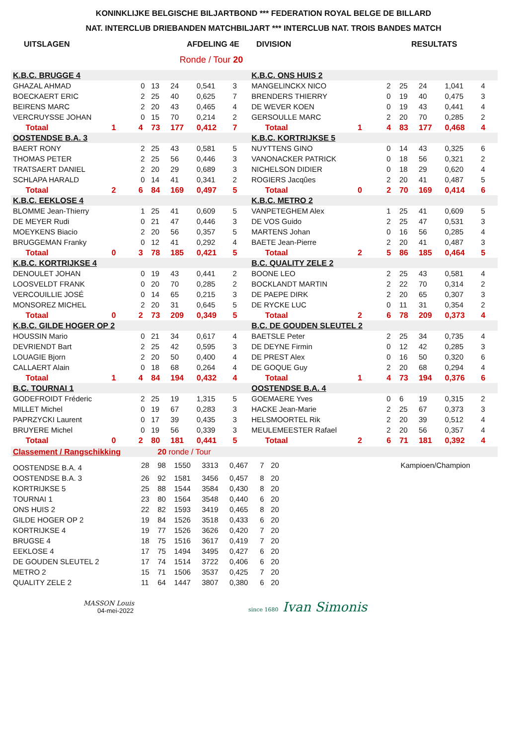KONINKLIJKE BELGISCHE BILJARTBOND *** FEDERATION ROYAL BELGE DE BILLARD
NAT. INTERCLUB DRIEBANDEN MATCHBILJART *** INTERCLUB NAT. TROIS BANDES MATCH
UITSLAGEN AFDELING 4E DIVISION RESULTATS
Ronde / Tour 20
| K.B.C. BRUGGE 4 | | | | | | | | | K.B.C. ONS HUIS 2 | | | | | | | | |
| GHAZAL AHMAD | | | 0 | 13 | 24 | 0,541 | 3 | | MANGELINCKX NICO | | | 2 | 25 | 24 | 1,041 | 4 | |
| BOECKAERT ERIC | | | 2 | 25 | 40 | 0,625 | 7 | | BRENDERS THIERRY | | | 0 | 19 | 40 | 0,475 | 3 | |
| BEIRENS MARC | | | 2 | 20 | 43 | 0,465 | 4 | | DE WEVER KOEN | | | 0 | 19 | 43 | 0,441 | 4 | |
| VERCRUYSSE JOHAN | | | 0 | 15 | 70 | 0,214 | 2 | | GERSOULLE MARC | | | 2 | 20 | 70 | 0,285 | 2 | |
| | Totaal | 1 | 4 | 73 | 177 | 0,412 | 7 | | | Totaal | 1 | 4 | 83 | 177 | 0,468 | 4 | |
| OOSTENDSE B.A. 3 | | | | | | | | | K.B.C. KORTRIJKSE 5 | | | | | | | | |
| BAERT RONY | | | 2 | 25 | 43 | 0,581 | 5 | | NUYTTENS GINO | | | 0 | 14 | 43 | 0,325 | 6 | |
| THOMAS PETER | | | 2 | 25 | 56 | 0,446 | 3 | | VANONACKER PATRICK | | | 0 | 18 | 56 | 0,321 | 2 | |
| TRATSAERT DANIEL | | | 2 | 20 | 29 | 0,689 | 3 | | NICHELSON DIDIER | | | 0 | 18 | 29 | 0,620 | 4 | |
| SCHLAPA HARALD | | | 0 | 14 | 41 | 0,341 | 2 | | ROGIERS Jacqûes | | | 2 | 20 | 41 | 0,487 | 5 | |
| | Totaal | 2 | 6 | 84 | 169 | 0,497 | 5 | | | Totaal | 0 | 2 | 70 | 169 | 0,414 | 6 | |
| K.B.C. EEKLOSE 4 | | | | | | | | | K.B.C. METRO 2 | | | | | | | | |
| BLOMME Jean-Thierry | | | 1 | 25 | 41 | 0,609 | 5 | | VANPETEGHEM Alex | | | 1 | 25 | 41 | 0,609 | 5 | |
| DE MEYER Rudi | | | 0 | 21 | 47 | 0,446 | 3 | | DE VOS Guido | | | 2 | 25 | 47 | 0,531 | 3 | |
| MOEYKENS Biacio | | | 2 | 20 | 56 | 0,357 | 5 | | MARTENS Johan | | | 0 | 16 | 56 | 0,285 | 4 | |
| BRUGGEMAN Franky | | | 0 | 12 | 41 | 0,292 | 4 | | BAETE Jean-Pierre | | | 2 | 20 | 41 | 0,487 | 3 | |
| | Totaal | 0 | 3 | 78 | 185 | 0,421 | 5 | | | Totaal | 2 | 5 | 86 | 185 | 0,464 | 5 | |
| K.B.C. KORTRIJKSE 4 | | | | | | | | | B.C. QUALITY ZELE 2 | | | | | | | | |
| DENOULET JOHAN | | | 0 | 19 | 43 | 0,441 | 2 | | BOONE LEO | | | 2 | 25 | 43 | 0,581 | 4 | |
| LOOSVELDT FRANK | | | 0 | 20 | 70 | 0,285 | 2 | | BOCKLANDT MARTIN | | | 2 | 22 | 70 | 0,314 | 2 | |
| VERCOUILLIE JOSÉ | | | 0 | 14 | 65 | 0,215 | 3 | | DE PAEPE DIRK | | | 2 | 20 | 65 | 0,307 | 3 | |
| MONSOREZ MICHEL | | | 2 | 20 | 31 | 0,645 | 5 | | DE RYCKE LUC | | | 0 | 11 | 31 | 0,354 | 2 | |
| | Totaal | 0 | 2 | 73 | 209 | 0,349 | 5 | | | Totaal | 2 | 6 | 78 | 209 | 0,373 | 4 | |
| K.B.C. GILDE HOGER OP 2 | | | | | | | | | B.C. DE GOUDEN SLEUTEL 2 | | | | | | | | |
| HOUSSIN Mario | | | 0 | 21 | 34 | 0,617 | 4 | | BAETSLE Peter | | | 2 | 25 | 34 | 0,735 | 4 | |
| DEVRIENDT Bart | | | 2 | 25 | 42 | 0,595 | 3 | | DE DEYNE Firmin | | | 0 | 12 | 42 | 0,285 | 3 | |
| LOUAGIE Bjorn | | | 2 | 20 | 50 | 0,400 | 4 | | DE PREST Alex | | | 0 | 16 | 50 | 0,320 | 6 | |
| CALLAERT Alain | | | 0 | 18 | 68 | 0,264 | 4 | | DE GOQUE Guy | | | 2 | 20 | 68 | 0,294 | 4 | |
| | Totaal | 1 | 4 | 84 | 194 | 0,432 | 4 | | | Totaal | 1 | 4 | 73 | 194 | 0,376 | 6 | |
| B.C. TOURNAI 1 | | | | | | | | | OOSTENDSE B.A. 4 | | | | | | | | |
| GODEFROIDT Fréderic | | | 2 | 25 | 19 | 1,315 | 5 | | GOEMAERE Yves | | | 0 | 6 | 19 | 0,315 | 2 | |
| MILLET Michel | | | 0 | 19 | 67 | 0,283 | 3 | | HACKE Jean-Marie | | | 2 | 25 | 67 | 0,373 | 3 | |
| PAPRZYCKI Laurent | | | 0 | 17 | 39 | 0,435 | 3 | | HELSMOORTEL Rik | | | 2 | 20 | 39 | 0,512 | 4 | |
| BRUYERE Michel | | | 0 | 19 | 56 | 0,339 | 3 | | MEULEMEESTER Rafael | | | 2 | 20 | 56 | 0,357 | 4 | |
| | Totaal | 0 | 2 | 80 | 181 | 0,441 | 5 | | | Totaal | 2 | 6 | 71 | 181 | 0,392 | 4 | |
| Classement / Rangschikking | | 20 ronde / Tour | | | | | | | |
| OOSTENDSE B.A. 4 | 28 | 98 | 1550 | 3313 | 0,467 | 7 | 20 | | Kampioen/Champion |
| OOSTENDSE B.A. 3 | 26 | 92 | 1581 | 3456 | 0,457 | 8 | 20 | | |
| KORTRIJKSE 5 | 25 | 88 | 1544 | 3584 | 0,430 | 8 | 20 | | |
| TOURNAI 1 | 23 | 80 | 1564 | 3548 | 0,440 | 6 | 20 | | |
| ONS HUIS 2 | 22 | 82 | 1593 | 3419 | 0,465 | 8 | 20 | | |
| GILDE HOGER OP 2 | 19 | 84 | 1526 | 3518 | 0,433 | 6 | 20 | | |
| KORTRIJKSE 4 | 19 | 77 | 1526 | 3626 | 0,420 | 7 | 20 | | |
| BRUGSE 4 | 18 | 75 | 1516 | 3617 | 0,419 | 7 | 20 | | |
| EEKLOSE 4 | 17 | 75 | 1494 | 3495 | 0,427 | 6 | 20 | | |
| DE GOUDEN SLEUTEL 2 | 17 | 74 | 1514 | 3722 | 0,406 | 6 | 20 | | |
| METRO 2 | 15 | 71 | 1506 | 3537 | 0,425 | 7 | 20 | | |
| QUALITY ZELE 2 | 11 | 64 | 1447 | 3807 | 0,380 | 6 | 20 | | |
MASSON Louis
04-mei-2022
since 1680 Ivan Simonis